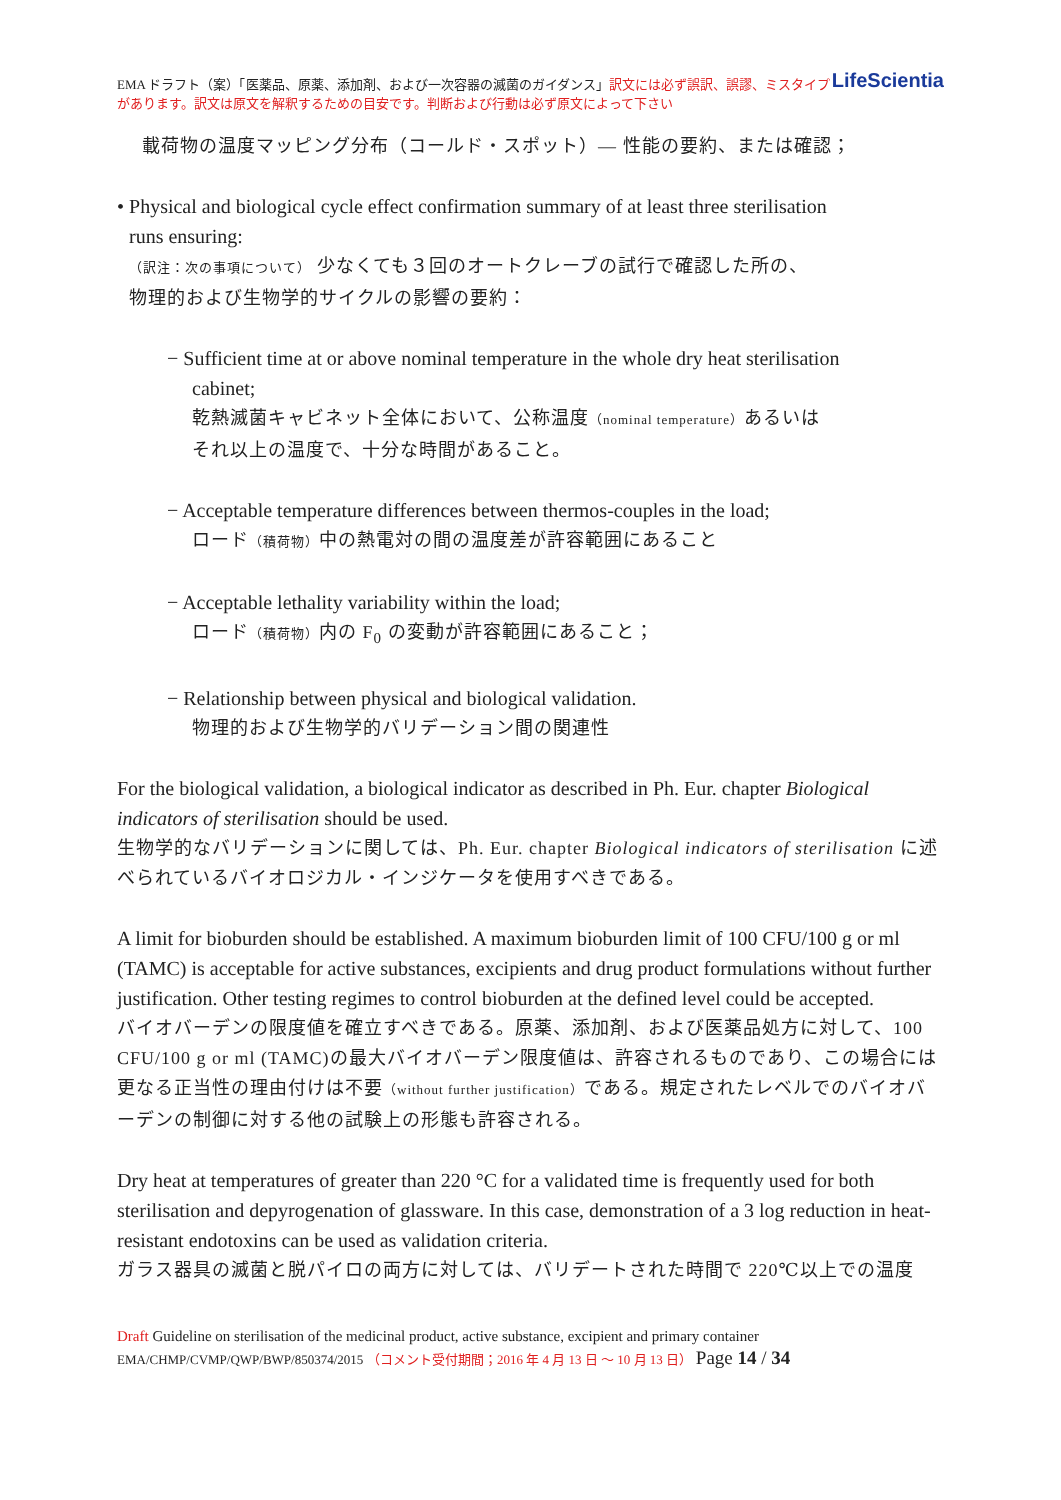LifeScientia EMA ドラフト（案）「医薬品、原薬、添加剤、および一次容器の滅菌のガイダンス」訳文には必ず誤訳、誤謬、ミスタイプがあります。訳文は原文を解釈するための目安です。判断および行動は必ず原文によって下さい
載荷物の温度マッピング分布（コールド・スポット）— 性能の要約、または確認；
• Physical and biological cycle effect confirmation summary of at least three sterilisation
runs ensuring:
（訳注：次の事項について） 少なくても３回のオートクレーブの試行で確認した所の、
物理的および生物学的サイクルの影響の要約：
− Sufficient time at or above nominal temperature in the whole dry heat sterilisation
cabinet;
乾熱滅菌キャビネット全体において、公称温度（nominal temperature）あるいは
それ以上の温度で、十分な時間があること。
− Acceptable temperature differences between thermos-couples in the load;
ロード（積荷物）中の熱電対の間の温度差が許容範囲にあること
− Acceptable lethality variability within the load;
ロード（積荷物）内の F<sub>0</sub> の変動が許容範囲にあること；
− Relationship between physical and biological validation.
物理的および生物学的バリデーション間の関連性
For the biological validation, a biological indicator as described in Ph. Eur. chapter Biological indicators of sterilisation should be used.
生物学的なバリデーションに関しては、Ph. Eur. chapter Biological indicators of sterilisation に述べられているバイオロジカル・インジケータを使用すべきである。
A limit for bioburden should be established. A maximum bioburden limit of 100 CFU/100 g or ml (TAMC) is acceptable for active substances, excipients and drug product formulations without further justification. Other testing regimes to control bioburden at the defined level could be accepted.
バイオバーデンの限度値を確立すべきである。原薬、添加剤、および医薬品処方に対して、100 CFU/100 g or ml (TAMC)の最大バイオバーデン限度値は、許容されるものであり、この場合には更なる正当性の理由付けは不要（without further justification）である。規定されたレベルでのバイオバーデンの制御に対する他の試験上の形態も許容される。
Dry heat at temperatures of greater than 220 °C for a validated time is frequently used for both sterilisation and depyrogenation of glassware. In this case, demonstration of a 3 log reduction in heat-resistant endotoxins can be used as validation criteria.
ガラス器具の滅菌と脱パイロの両方に対しては、バリデートされた時間で 220℃以上での温度
Draft Guideline on sterilisation of the medicinal product, active substance, excipient and primary container
EMA/CHMP/CVMP/QWP/BWP/850374/2015 （コメント受付期間；2016 年 4 月 13 日 ～ 10 月 13 日） Page 14 / 34